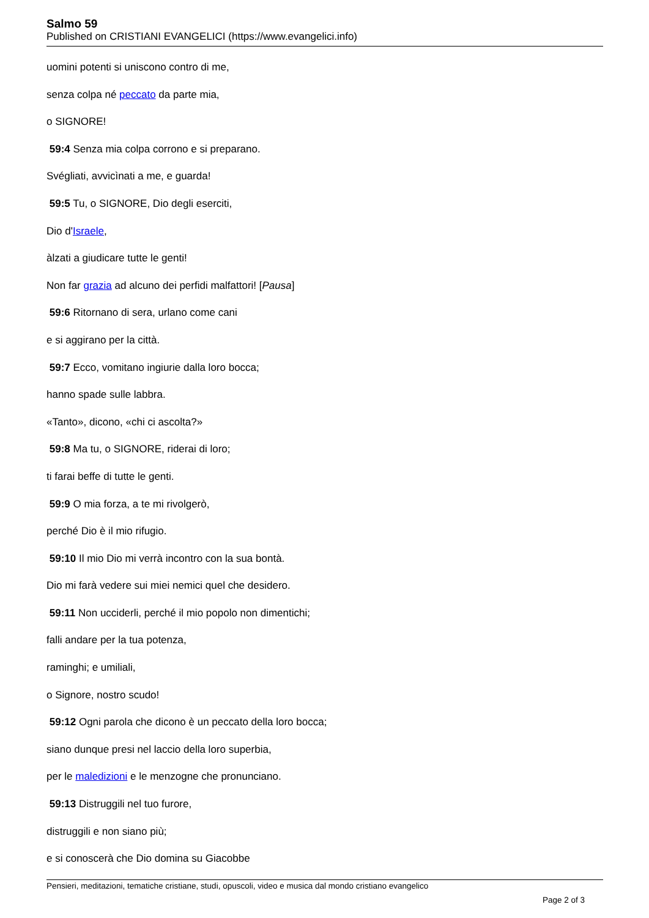Salmo 59
Published on CRISTIANI EVANGELICI (https://www.evangelici.info)
uomini potenti si uniscono contro di me,
senza colpa né peccato da parte mia,
o SIGNORE!
59:4 Senza mia colpa corrono e si preparano.
Svégliati, avvicìnati a me, e guarda!
59:5 Tu, o SIGNORE, Dio degli eserciti,
Dio d'Israele,
àlzati a giudicare tutte le genti!
Non far grazia ad alcuno dei perfidi malfattori! [Pausa]
59:6 Ritornano di sera, urlano come cani
e si aggirano per la città.
59:7 Ecco, vomitano ingiurie dalla loro bocca;
hanno spade sulle labbra.
«Tanto», dicono, «chi ci ascolta?»
59:8 Ma tu, o SIGNORE, riderai di loro;
ti farai beffe di tutte le genti.
59:9 O mia forza, a te mi rivolgerò,
perché Dio è il mio rifugio.
59:10 Il mio Dio mi verrà incontro con la sua bontà.
Dio mi farà vedere sui miei nemici quel che desidero.
59:11 Non ucciderli, perché il mio popolo non dimentichi;
falli andare per la tua potenza,
raminghi; e umiliali,
o Signore, nostro scudo!
59:12 Ogni parola che dicono è un peccato della loro bocca;
siano dunque presi nel laccio della loro superbia,
per le maledizioni e le menzogne che pronunciano.
59:13 Distruggili nel tuo furore,
distruggili e non siano più;
e si conoscerà che Dio domina su Giacobbe
Pensieri, meditazioni, tematiche cristiane, studi, opuscoli, video e musica dal mondo cristiano evangelico
Page 2 of 3